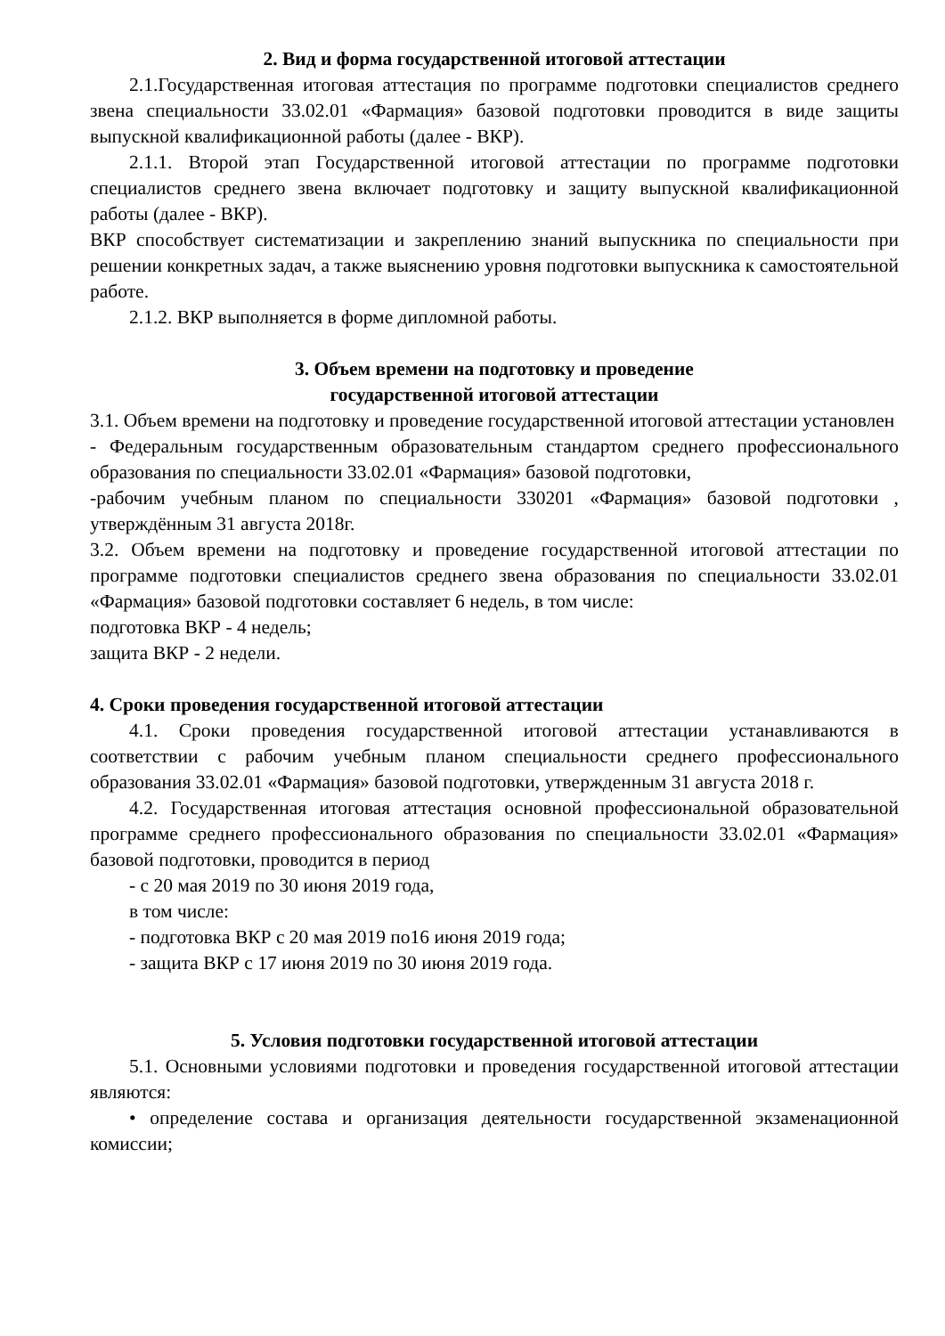2. Вид и форма государственной итоговой аттестации
2.1.Государственная итоговая аттестация по программе подготовки специалистов среднего звена специальности 33.02.01 «Фармация» базовой подготовки проводится в виде защиты выпускной квалификационной работы (далее - ВКР).
2.1.1. Второй этап Государственной итоговой аттестации по программе подготовки специалистов среднего звена включает подготовку и защиту выпускной квалификационной работы (далее - ВКР).
ВКР способствует систематизации и закреплению знаний выпускника по специальности при решении конкретных задач, а также выяснению уровня подготовки выпускника к самостоятельной работе.
2.1.2. ВКР выполняется в форме дипломной работы.
3. Объем времени на подготовку и проведение
государственной итоговой аттестации
3.1. Объем времени на подготовку и проведение государственной итоговой аттестации установлен
- Федеральным государственным образовательным стандартом среднего профессионального образования по специальности 33.02.01 «Фармация» базовой подготовки,
-рабочим учебным планом по специальности 330201 «Фармация» базовой подготовки , утверждённым 31 августа 2018г.
3.2. Объем времени на подготовку и проведение государственной итоговой аттестации по программе подготовки специалистов среднего звена образования по специальности 33.02.01 «Фармация» базовой подготовки составляет 6 недель, в том числе:
подготовка ВКР - 4 недель;
защита ВКР - 2 недели.
4. Сроки проведения государственной итоговой аттестации
4.1. Сроки проведения государственной итоговой аттестации устанавливаются в соответствии с рабочим учебным планом специальности среднего профессионального образования 33.02.01 «Фармация» базовой подготовки, утвержденным 31 августа 2018 г.
4.2. Государственная итоговая аттестация основной профессиональной образовательной программе среднего профессионального образования по специальности 33.02.01 «Фармация» базовой подготовки, проводится в период
- с 20 мая 2019 по 30 июня 2019 года,
в том числе:
- подготовка ВКР с 20 мая 2019 по16 июня 2019 года;
- защита ВКР с 17 июня 2019 по 30 июня 2019 года.
5. Условия подготовки государственной итоговой аттестации
5.1. Основными условиями подготовки и проведения государственной итоговой аттестации являются:
• определение состава и организация деятельности государственной экзаменационной комиссии;